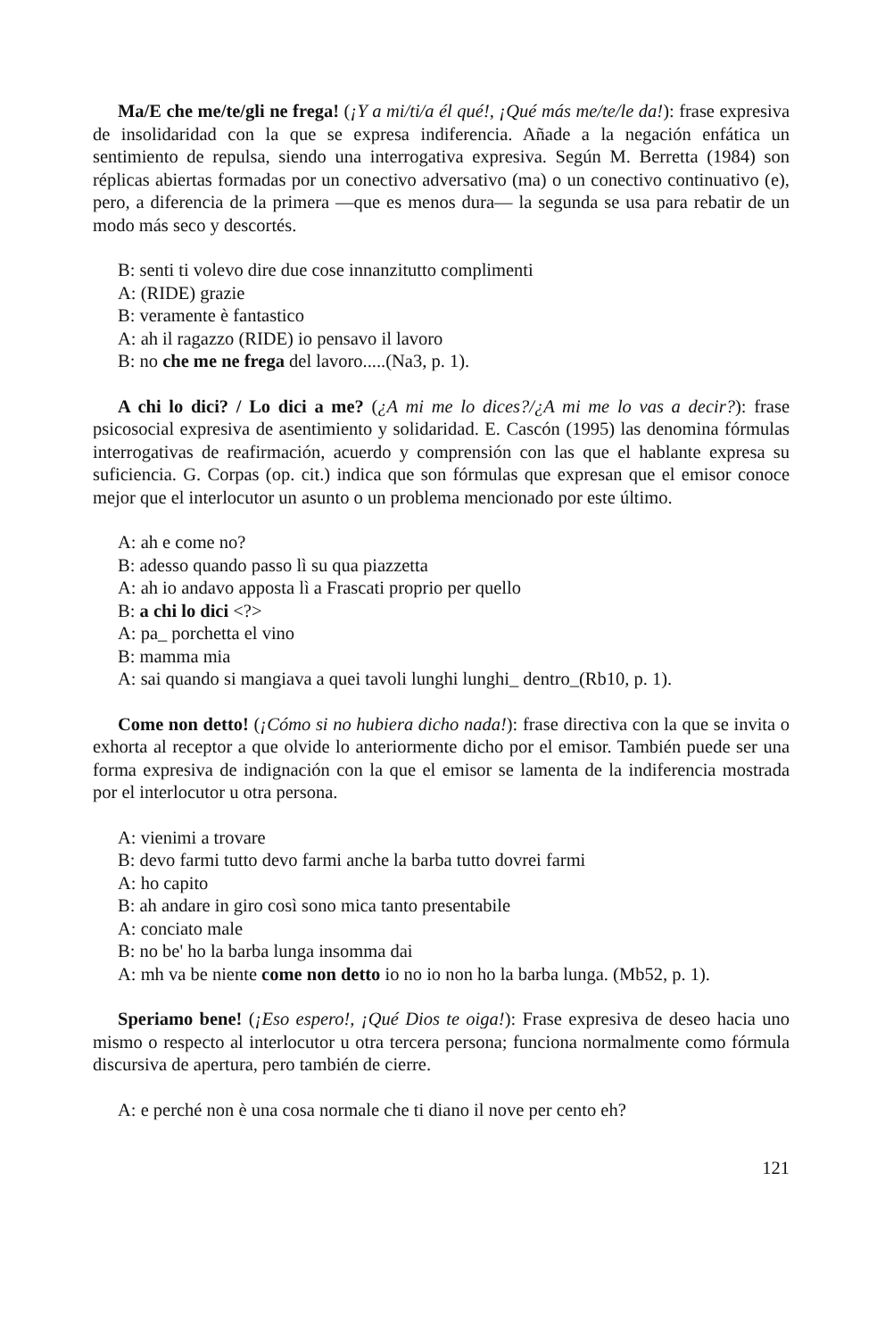Ma/E che me/te/gli ne frega! (¡Y a mi/ti/a él qué!, ¡Qué más me/te/le da!): frase expresiva de insolidaridad con la que se expresa indiferencia. Añade a la negación enfática un sentimiento de repulsa, siendo una interrogativa expresiva. Según M. Berretta (1984) son réplicas abiertas formadas por un conectivo adversativo (ma) o un conectivo continuativo (e), pero, a diferencia de la primera —que es menos dura— la segunda se usa para rebatir de un modo más seco y descortés.
B: senti ti volevo dire due cose innanzitutto complimenti
A: (RIDE) grazie
B: veramente è fantastico
A: ah il ragazzo (RIDE) io pensavo il lavoro
B: no che me ne frega del lavoro.....(Na3, p. 1).
A chi lo dici? / Lo dici a me? (¿A mi me lo dices?/¿A mi me lo vas a decir?): frase psicosocial expresiva de asentimiento y solidaridad. E. Cascón (1995) las denomina fórmulas interrogativas de reafirmación, acuerdo y comprensión con las que el hablante expresa su suficiencia. G. Corpas (op. cit.) indica que son fórmulas que expresan que el emisor conoce mejor que el interlocutor un asunto o un problema mencionado por este último.
A: ah e come no?
B: adesso quando passo lì su qua piazzetta
A: ah io andavo apposta lì a Frascati proprio per quello
B: a chi lo dici <?>
A: pa_ porchetta el vino
B: mamma mia
A: sai quando si mangiava a quei tavoli lunghi lunghi_ dentro_(Rb10, p. 1).
Come non detto! (¡Cómo si no hubiera dicho nada!): frase directiva con la que se invita o exhorta al receptor a que olvide lo anteriormente dicho por el emisor. También puede ser una forma expresiva de indignación con la que el emisor se lamenta de la indiferencia mostrada por el interlocutor u otra persona.
A: vienimi a trovare
B: devo farmi tutto devo farmi anche la barba tutto dovrei farmi
A: ho capito
B: ah andare in giro così sono mica tanto presentabile
A: conciato male
B: no be' ho la barba lunga insomma dai
A: mh va be niente come non detto io no io non ho la barba lunga. (Mb52, p. 1).
Speriamo bene! (¡Eso espero!, ¡Qué Dios te oiga!): Frase expresiva de deseo hacia uno mismo o respecto al interlocutor u otra tercera persona; funciona normalmente como fórmula discursiva de apertura, pero también de cierre.
A: e perché non è una cosa normale che ti diano il nove per cento eh?
121